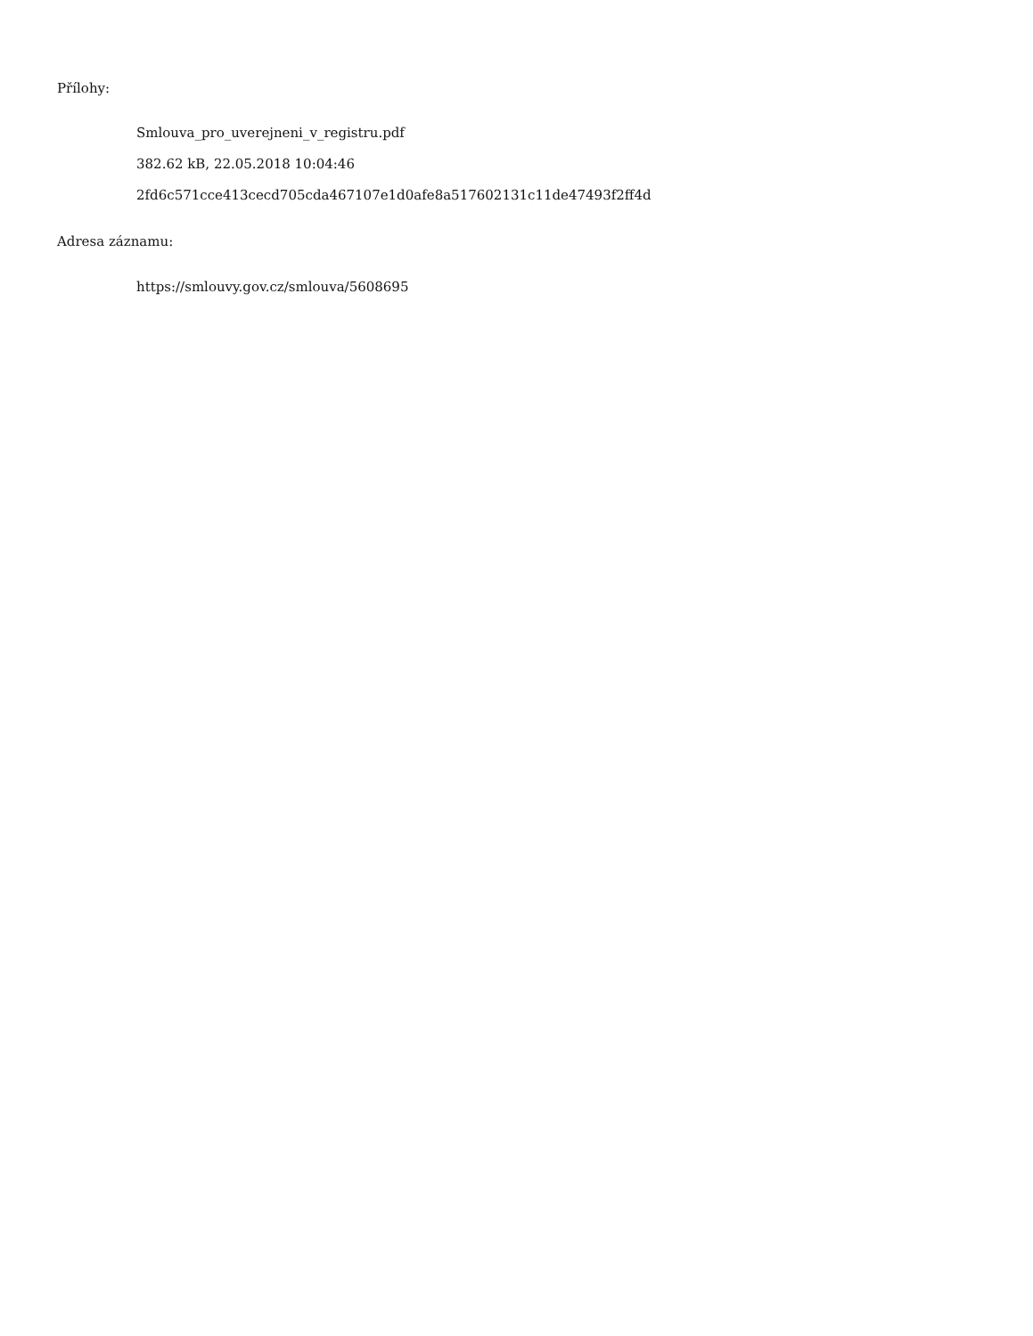Přílohy:
Smlouva_pro_uverejneni_v_registru.pdf
382.62 kB, 22.05.2018 10:04:46
2fd6c571cce413cecd705cda467107e1d0afe8a517602131c11de47493f2ff4d
Adresa záznamu:
https://smlouvy.gov.cz/smlouva/5608695